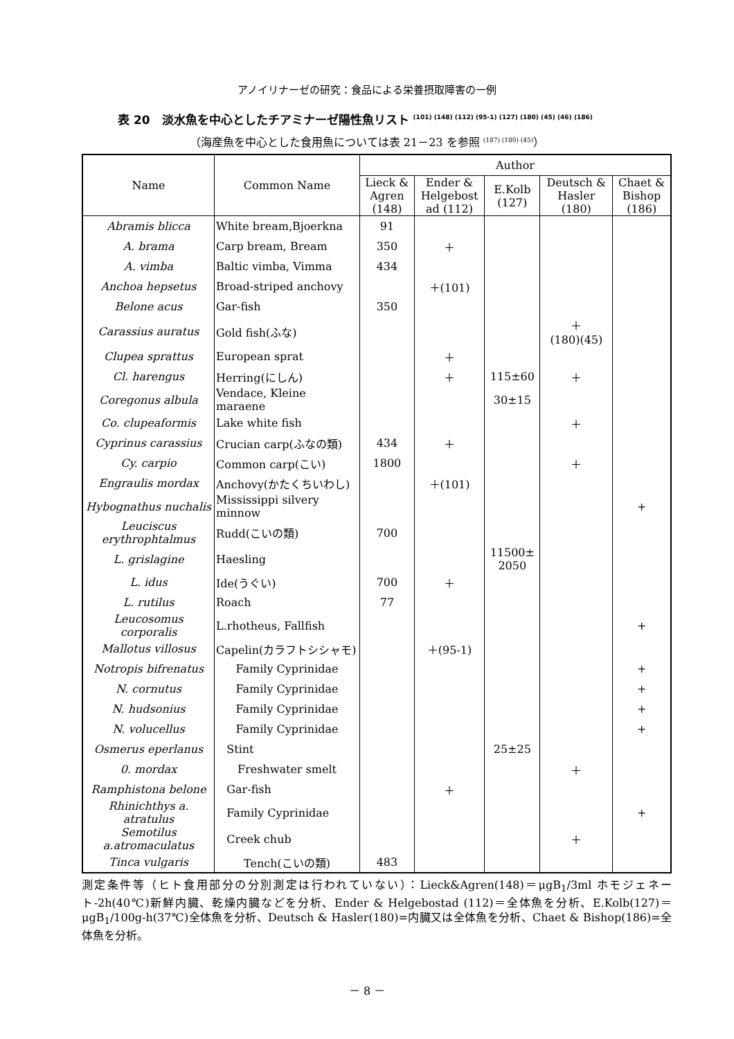アノイリナーゼの研究：食品による栄養摂取障害の一例
表 20　淡水魚を中心としたチアミナーゼ陽性魚リスト <sup>(101) (148) (112) (95-1) (127) (180) (45) (46) (186)</sup>
（海産魚を中心とした食用魚については表 21－23 を参照 <sup>(187) (180) (45)</sup>）
| Name | Common Name | Author | | | | |
| --- | --- | --- | --- | --- | --- | --- |
| | | Lieck & Agren (148) | Ender & Helgebost ad (112) | E.Kolb (127) | Deutsch & Hasler (180) | Chaet & Bishop (186) |
| Abramis blicca | White bream,Bjoerkna | 91 | | | | |
| A. brama | Carp bream, Bream | 350 | ＋ | | | |
| A. vimba | Baltic vimba, Vimma | 434 | | | | |
| Anchoa hepsetus | Broad-striped anchovy | | ＋(101) | | | |
| Belone acus | Gar-fish | 350 | | | | |
| Carassius auratus | Gold fish(ふな) | | | | ＋ (180)(45) | |
| Clupea sprattus | European sprat | | ＋ | | | |
| Cl. harengus | Herring(にしん) | | ＋ | 115±60 | ＋ | |
| Coregonus albula | Vendace, Kleine maraene | | | 30±15 | | |
| Co. clupeaformis | Lake white fish | | | | ＋ | |
| Cyprinus carassius | Crucian carp(ふなの類) | 434 | ＋ | | | |
| Cy. carpio | Common carp(こい) | 1800 | | | ＋ | |
| Engraulis mordax | Anchovy(かたくちいわし) | | ＋(101) | | | |
| Hybognathus nuchalis | Mississippi silvery minnow | | | | | + |
| Leuciscus erythrophtalmus | Rudd(こいの類) | 700 | | | | |
| L. grislagine | Haesling | | | 11500± 2050 | | |
| L. idus | Ide(うぐい) | 700 | ＋ | | | |
| L. rutilus | Roach | 77 | | | | |
| Leucosomus corporalis | L.rhotheus, Fallfish | | | | | + |
| Mallotus villosus | Capelin(カラフトシシャモ) | | ＋(95-1) | | | |
| Notropis bifrenatus | Family Cyprinidae | | | | | + |
| N. cornutus | Family Cyprinidae | | | | | + |
| N. hudsonius | Family Cyprinidae | | | | | + |
| N. volucellus | Family Cyprinidae | | | | | + |
| Osmerus eperlanus | Stint | | | 25±25 | | |
| 0. mordax | Freshwater smelt | | | | ＋ | |
| Ramphistona belone | Gar-fish | | ＋ | | | |
| Rhinichthys a. atratulus | Family Cyprinidae | | | | | + |
| Semotilus a.atromaculatus | Creek chub | | | | ＋ | |
| Tinca vulgaris | Tench(こいの類) | 483 | | | | |
測定条件等（ヒト食用部分の分別測定は行われていない）：Lieck&Agren(148)＝μgB<sub>1</sub>/3ml ホモジェネート-2h(40℃)新鮮内臓、乾燥内臓などを分析、Ender & Helgebostad (112)＝全体魚を分析、E.Kolb(127)＝μgB<sub>1</sub>/100g-h(37℃)全体魚を分析、Deutsch & Hasler(180)=内臓又は全体魚を分析、Chaet & Bishop(186)=全体魚を分析。
－ 8 －